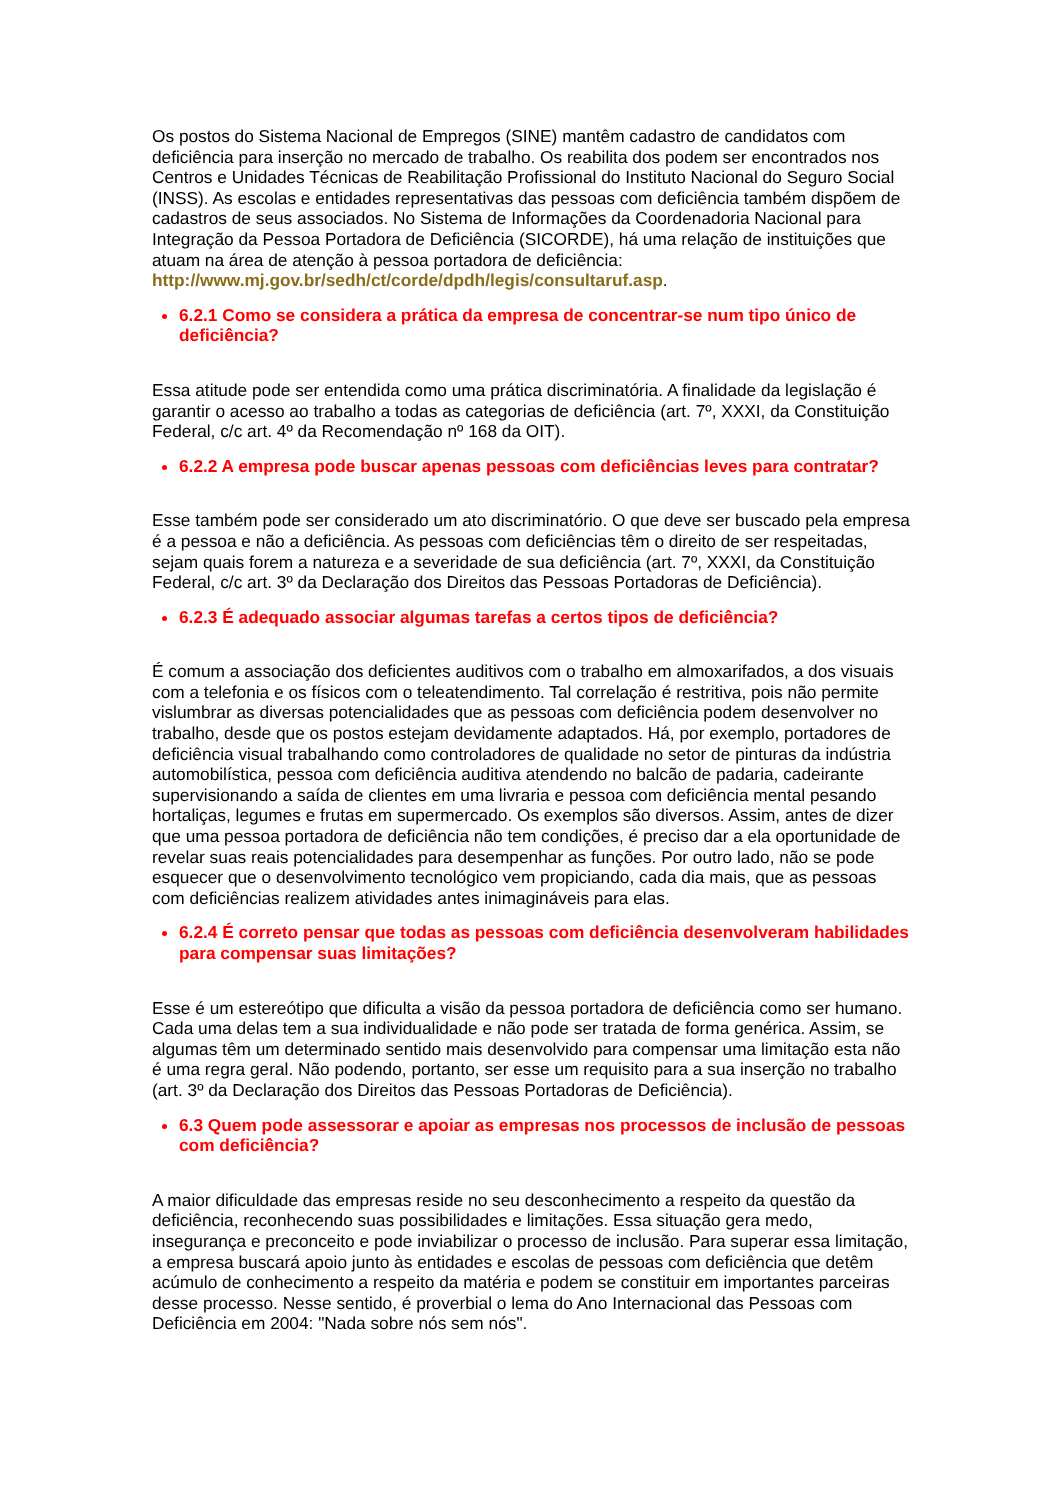Os postos do Sistema Nacional de Empregos (SINE) mantêm cadastro de candidatos com deficiência para inserção no mercado de trabalho. Os reabilita dos podem ser encontrados nos Centros e Unidades Técnicas de Reabilitação Profissional do Instituto Nacional do Seguro Social (INSS). As escolas e entidades representativas das pessoas com deficiência também dispõem de cadastros de seus associados. No Sistema de Informações da Coordenadoria Nacional para Integração da Pessoa Portadora de Deficiência (SICORDE), há uma relação de instituições que atuam na área de atenção à pessoa portadora de deficiência: http://www.mj.gov.br/sedh/ct/corde/dpdh/legis/consultaruf.asp.
6.2.1 Como se considera a prática da empresa de concentrar-se num tipo único de deficiência?
Essa atitude pode ser entendida como uma prática discriminatória. A finalidade da legislação é garantir o acesso ao trabalho a todas as categorias de deficiência (art. 7º, XXXI, da Constituição Federal, c/c art. 4º da Recomendação nº 168 da OIT).
6.2.2 A empresa pode buscar apenas pessoas com deficiências leves para contratar?
Esse também pode ser considerado um ato discriminatório. O que deve ser buscado pela empresa é a pessoa e não a deficiência. As pessoas com deficiências têm o direito de ser respeitadas, sejam quais forem a natureza e a severidade de sua deficiência (art. 7º, XXXI, da Constituição Federal, c/c art. 3º da Declaração dos Direitos das Pessoas Portadoras de Deficiência).
6.2.3 É adequado associar algumas tarefas a certos tipos de deficiência?
É comum a associação dos deficientes auditivos com o trabalho em almoxarifados, a dos visuais com a telefonia e os físicos com o teleatendimento. Tal correlação é restritiva, pois não permite vislumbrar as diversas potencialidades que as pessoas com deficiência podem desenvolver no trabalho, desde que os postos estejam devidamente adaptados. Há, por exemplo, portadores de deficiência visual trabalhando como controladores de qualidade no setor de pinturas da indústria automobilística, pessoa com deficiência auditiva atendendo no balcão de padaria, cadeirante supervisionando a saída de clientes em uma livraria e pessoa com deficiência mental pesando hortaliças, legumes e frutas em supermercado. Os exemplos são diversos. Assim, antes de dizer que uma pessoa portadora de deficiência não tem condições, é preciso dar a ela oportunidade de revelar suas reais potencialidades para desempenhar as funções. Por outro lado, não se pode esquecer que o desenvolvimento tecnológico vem propiciando, cada dia mais, que as pessoas com deficiências realizem atividades antes inimagináveis para elas.
6.2.4 É correto pensar que todas as pessoas com deficiência desenvolveram habilidades para compensar suas limitações?
Esse é um estereótipo que dificulta a visão da pessoa portadora de deficiência como ser humano. Cada uma delas tem a sua individualidade e não pode ser tratada de forma genérica. Assim, se algumas têm um determinado sentido mais desenvolvido para compensar uma limitação esta não é uma regra geral. Não podendo, portanto, ser esse um requisito para a sua inserção no trabalho (art. 3º da Declaração dos Direitos das Pessoas Portadoras de Deficiência).
6.3 Quem pode assessorar e apoiar as empresas nos processos de inclusão de pessoas com deficiência?
A maior dificuldade das empresas reside no seu desconhecimento a respeito da questão da deficiência, reconhecendo suas possibilidades e limitações. Essa situação gera medo, insegurança e preconceito e pode inviabilizar o processo de inclusão. Para superar essa limitação, a empresa buscará apoio junto às entidades e escolas de pessoas com deficiência que detêm acúmulo de conhecimento a respeito da matéria e podem se constituir em importantes parceiras desse processo. Nesse sentido, é proverbial o lema do Ano Internacional das Pessoas com Deficiência em 2004: "Nada sobre nós sem nós".